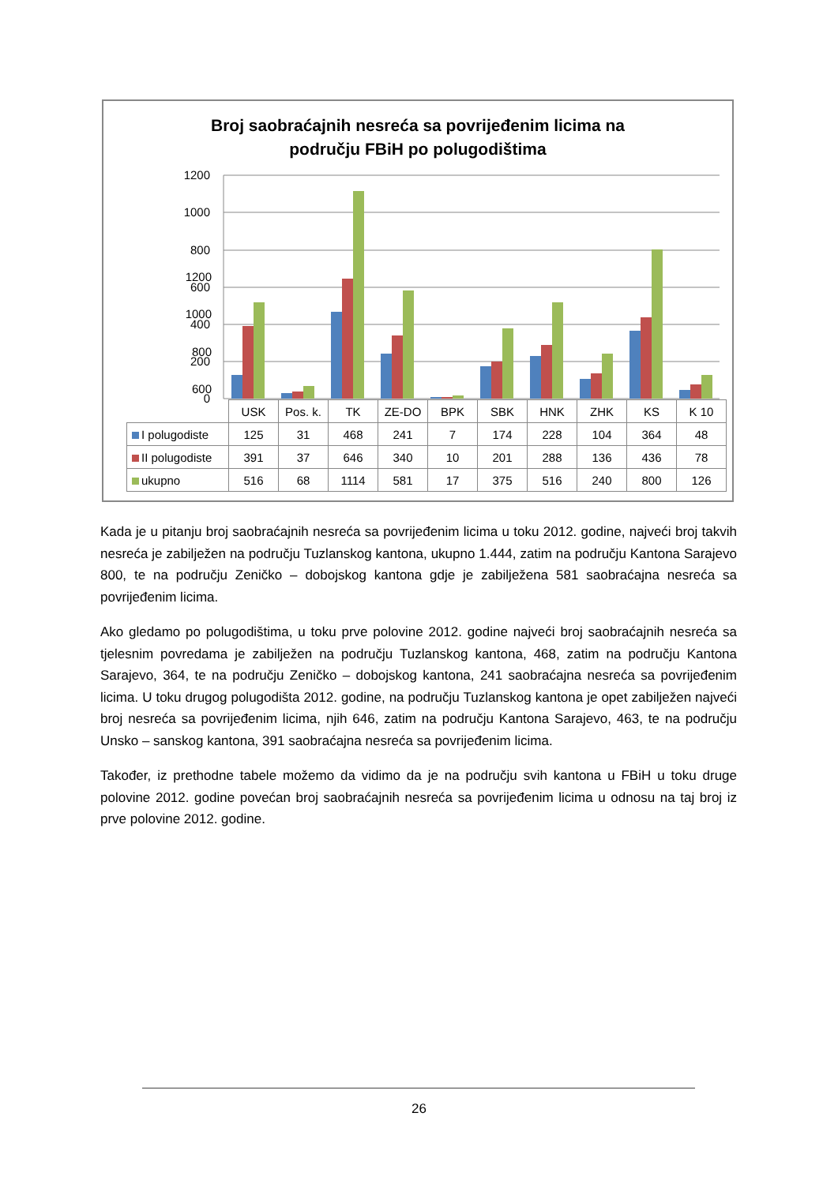Broj saobraćajnih nesreća sa povrijeđenim licima na
području FBiH po polugodištima
1200
1000
800
600
| | USK | Pos. k. | TK | ZE-DO | BPK | SBK | HNK | ZHK | KS | K 10 |
| --- | --- | --- | --- | --- | --- | --- | --- | --- | --- | --- |
| I polugodiste | 125 | 31 | 468 | 241 | 7 | 174 | 228 | 104 | 364 | 48 |
| II polugodiste | 391 | 37 | 646 | 340 | 10 | 201 | 288 | 136 | 436 | 78 |
| ukupno | 516 | 68 | 1114 | 581 | 17 | 375 | 516 | 240 | 800 | 126 |
1200
1000
800
600
400
200
0
Kada je u pitanju broj saobraćajnih nesreća sa povrijeđenim licima u toku 2012. godine, najveći broj takvih nesreća je zabilježen na području Tuzlanskog kantona, ukupno 1.444, zatim na području Kantona Sarajevo 800, te na području Zeničko – dobojskog kantona gdje je zabilježena 581 saobraćajna nesreća sa povrijeđenim licima.
Ako gledamo po polugodištima, u toku prve polovine 2012. godine najveći broj saobraćajnih nesreća sa tjelesnim povredama je zabilježen na području Tuzlanskog kantona, 468, zatim na području Kantona Sarajevo, 364, te na području Zeničko – dobojskog kantona, 241 saobraćajna nesreća sa povrijeđenim licima. U toku drugog polugodišta 2012. godine, na području Tuzlanskog kantona je opet zabilježen najveći broj nesreća sa povrijeđenim licima, njih 646, zatim na području Kantona Sarajevo, 463, te na području Unsko – sanskog kantona, 391 saobraćajna nesreća sa povrijeđenim licima.
Također, iz prethodne tabele možemo da vidimo da je na području svih kantona u FBiH u toku druge polovine 2012. godine povećan broj saobraćajnih nesreća sa povrijeđenim licima u odnosu na taj broj iz prve polovine 2012. godine.
26